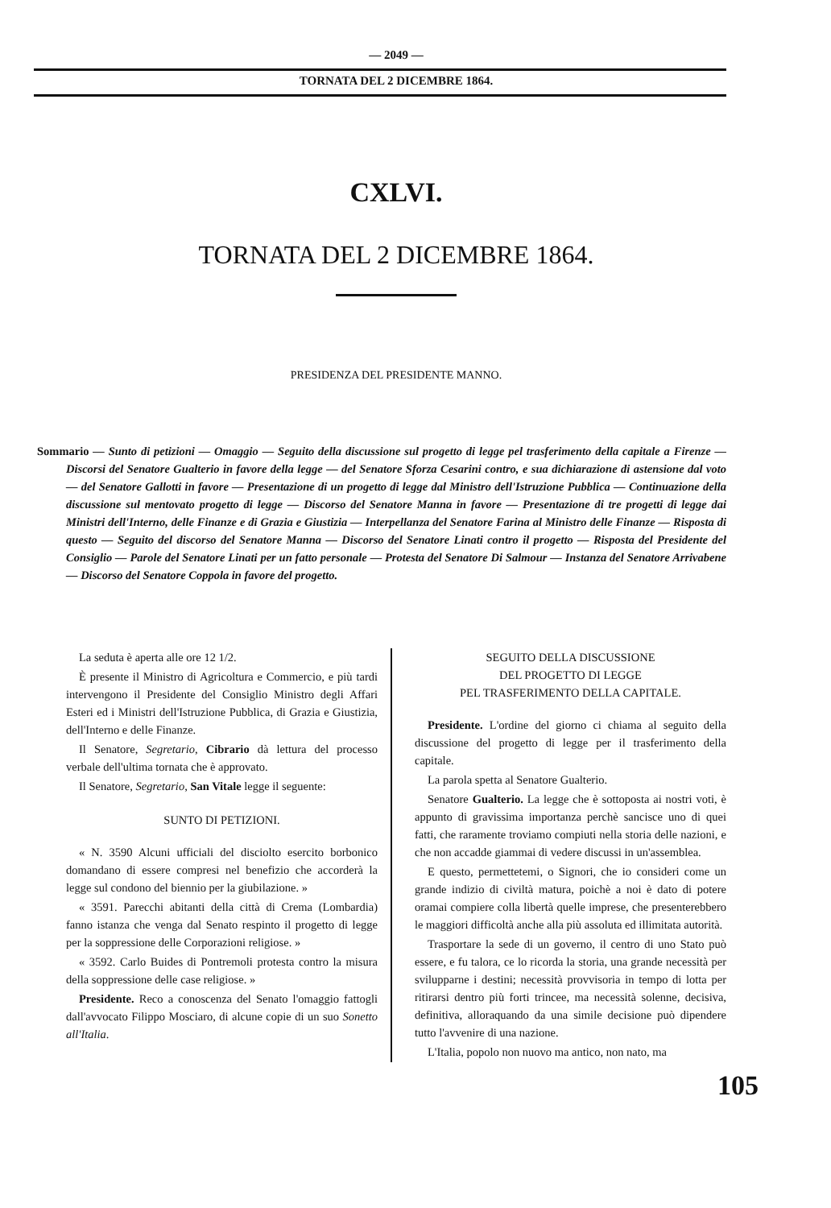— 2049 —
TORNATA DEL 2 DICEMBRE 1864.
CXLVI.
TORNATA DEL 2 DICEMBRE 1864.
PRESIDENZA DEL PRESIDENTE MANNO.
Sommario — Sunto di petizioni — Omaggio — Seguito della discussione sul progetto di legge pel trasferimento della capitale a Firenze — Discorsi del Senatore Gualterio in favore della legge — del Senatore Sforza Cesarini contro, e sua dichiarazione di astensione dal voto — del Senatore Gallotti in favore — Presentazione di un progetto di legge dal Ministro dell'Istruzione Pubblica — Continuazione della discussione sul mentovato progetto di legge — Discorso del Senatore Manna in favore — Presentazione di tre progetti di legge dai Ministri dell'Interno, delle Finanze e di Grazia e Giustizia — Interpellanza del Senatore Farina al Ministro delle Finanze — Risposta di questo — Seguito del discorso del Senatore Manna — Discorso del Senatore Linati contro il progetto — Risposta del Presidente del Consiglio — Parole del Senatore Linati per un fatto personale — Protesta del Senatore Di Salmour — Instanza del Senatore Arrivabene — Discorso del Senatore Coppola in favore del progetto.
La seduta è aperta alle ore 12 1/2.
È presente il Ministro di Agricoltura e Commercio, e più tardi intervengono il Presidente del Consiglio Ministro degli Affari Esteri ed i Ministri dell'Istruzione Pubblica, di Grazia e Giustizia, dell'Interno e delle Finanze.
Il Senatore, Segretario, Cibrario dà lettura del processo verbale dell'ultima tornata che è approvato.
Il Senatore, Segretario, San Vitale legge il seguente:
SUNTO DI PETIZIONI.
« N. 3590 Alcuni ufficiali del disciolto esercito borbonico domandano di essere compresi nel benefizio che accorderà la legge sul condono del biennio per la giubilazione. »
« 3591. Parecchi abitanti della città di Crema (Lombardia) fanno istanza che venga dal Senato respinto il progetto di legge per la soppressione delle Corporazioni religiose. »
« 3592. Carlo Buides di Pontremoli protesta contro la misura della soppressione delle case religiose. »
Presidente. Reco a conoscenza del Senato l'omaggio fattogli dall'avvocato Filippo Mosciaro, di alcune copie di un suo Sonetto all'Italia.
SEGUITO DELLA DISCUSSIONE
DEL PROGETTO DI LEGGE
PEL TRASFERIMENTO DELLA CAPITALE.
Presidente. L'ordine del giorno ci chiama al seguito della discussione del progetto di legge per il trasferimento della capitale.
La parola spetta al Senatore Gualterio.
Senatore Gualterio. La legge che è sottoposta ai nostri voti, è appunto di gravissima importanza perchè sancisce uno di quei fatti, che raramente troviamo compiuti nella storia delle nazioni, e che non accadde giammai di vedere discussi in un'assemblea.
E questo, permettetemi, o Signori, che io consideri come un grande indizio di civiltà matura, poichè a noi è dato di potere oramai compiere colla libertà quelle imprese, che presenterebbero le maggiori difficoltà anche alla più assoluta ed illimitata autorità.
Trasportare la sede di un governo, il centro di uno Stato può essere, e fu talora, ce lo ricorda la storia, una grande necessità per svilupparne i destini; necessità provvisoria in tempo di lotta per ritirarsi dentro più forti trincee, ma necessità solenne, decisiva, definitiva, alloraquando da una simile decisione può dipendere tutto l'avvenire di una nazione.
L'Italia, popolo non nuovo ma antico, non nato, ma
105